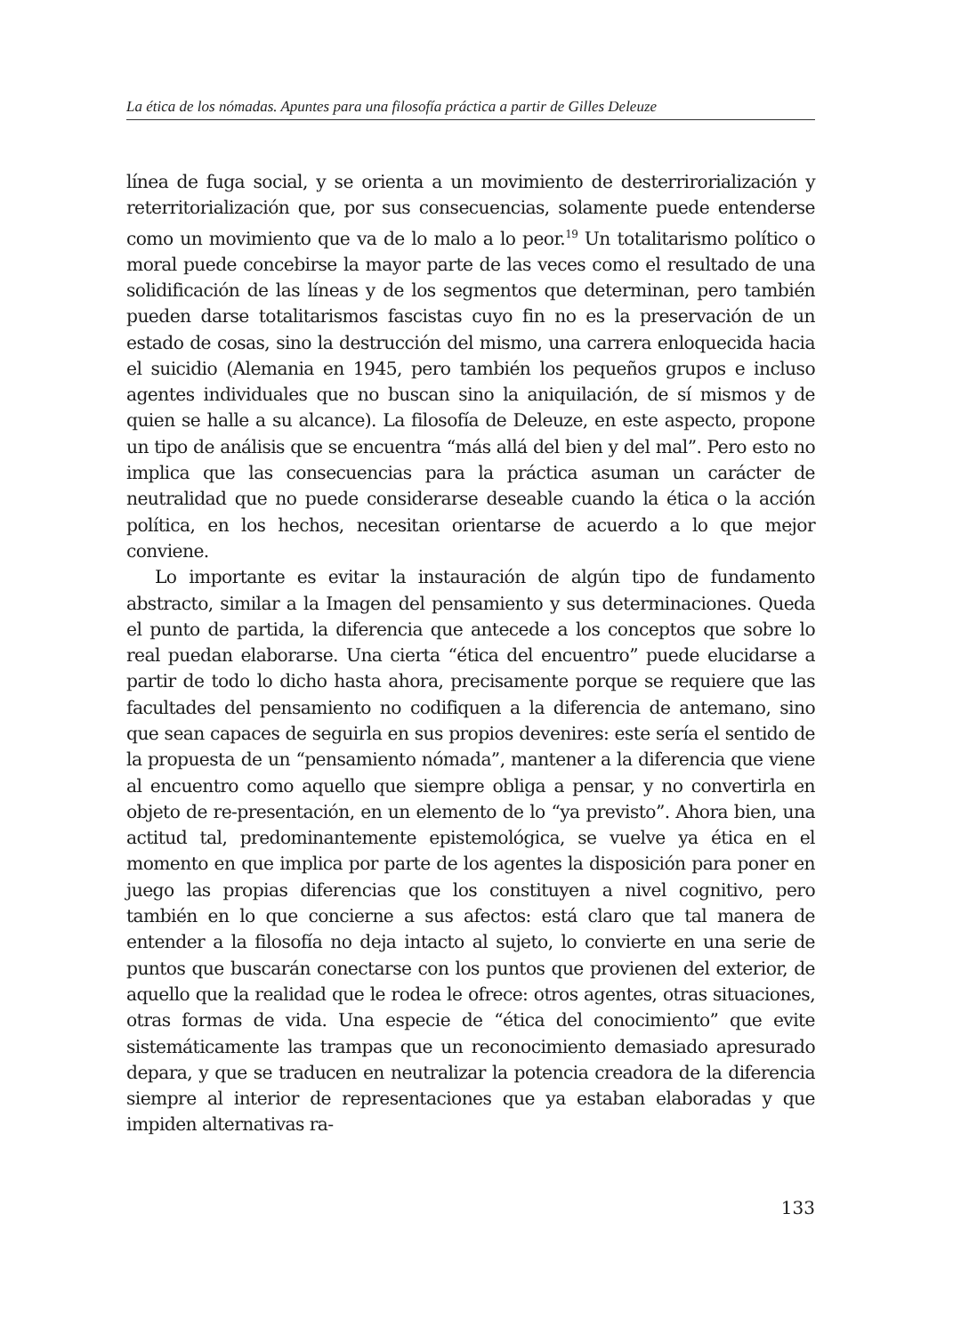La ética de los nómadas. Apuntes para una filosofía práctica a partir de Gilles Deleuze
línea de fuga social, y se orienta a un movimiento de desterrirorialización y reterritorialización que, por sus consecuencias, solamente puede entenderse como un movimiento que va de lo malo a lo peor.<sup>19</sup> Un totalitarismo político o moral puede concebirse la mayor parte de las veces como el resultado de una solidificación de las líneas y de los segmentos que determinan, pero también pueden darse totalitarismos fascistas cuyo fin no es la preservación de un estado de cosas, sino la destrucción del mismo, una carrera enloquecida hacia el suicidio (Alemania en 1945, pero también los pequeños grupos e incluso agentes individuales que no buscan sino la aniquilación, de sí mismos y de quien se halle a su alcance). La filosofía de Deleuze, en este aspecto, propone un tipo de análisis que se encuentra “más allá del bien y del mal”. Pero esto no implica que las consecuencias para la práctica asuman un carácter de neutralidad que no puede considerarse deseable cuando la ética o la acción política, en los hechos, necesitan orientarse de acuerdo a lo que mejor conviene.
Lo importante es evitar la instauración de algún tipo de fundamento abstracto, similar a la Imagen del pensamiento y sus determinaciones. Queda el punto de partida, la diferencia que antecede a los conceptos que sobre lo real puedan elaborarse. Una cierta “ética del encuentro” puede elucidarse a partir de todo lo dicho hasta ahora, precisamente porque se requiere que las facultades del pensamiento no codifiquen a la diferencia de antemano, sino que sean capaces de seguirla en sus propios devenires: este sería el sentido de la propuesta de un “pensamiento nómada”, mantener a la diferencia que viene al encuentro como aquello que siempre obliga a pensar, y no convertirla en objeto de re-presentación, en un elemento de lo “ya previsto”. Ahora bien, una actitud tal, predominantemente epistemológica, se vuelve ya ética en el momento en que implica por parte de los agentes la disposición para poner en juego las propias diferencias que los constituyen a nivel cognitivo, pero también en lo que concierne a sus afectos: está claro que tal manera de entender a la filosofía no deja intacto al sujeto, lo convierte en una serie de puntos que buscarán conectarse con los puntos que provienen del exterior, de aquello que la realidad que le rodea le ofrece: otros agentes, otras situaciones, otras formas de vida. Una especie de “ética del conocimiento” que evite sistemáticamente las trampas que un reconocimiento demasiado apresurado depara, y que se traducen en neutralizar la potencia creadora de la diferencia siempre al interior de representaciones que ya estaban elaboradas y que impiden alternativas ra-
133